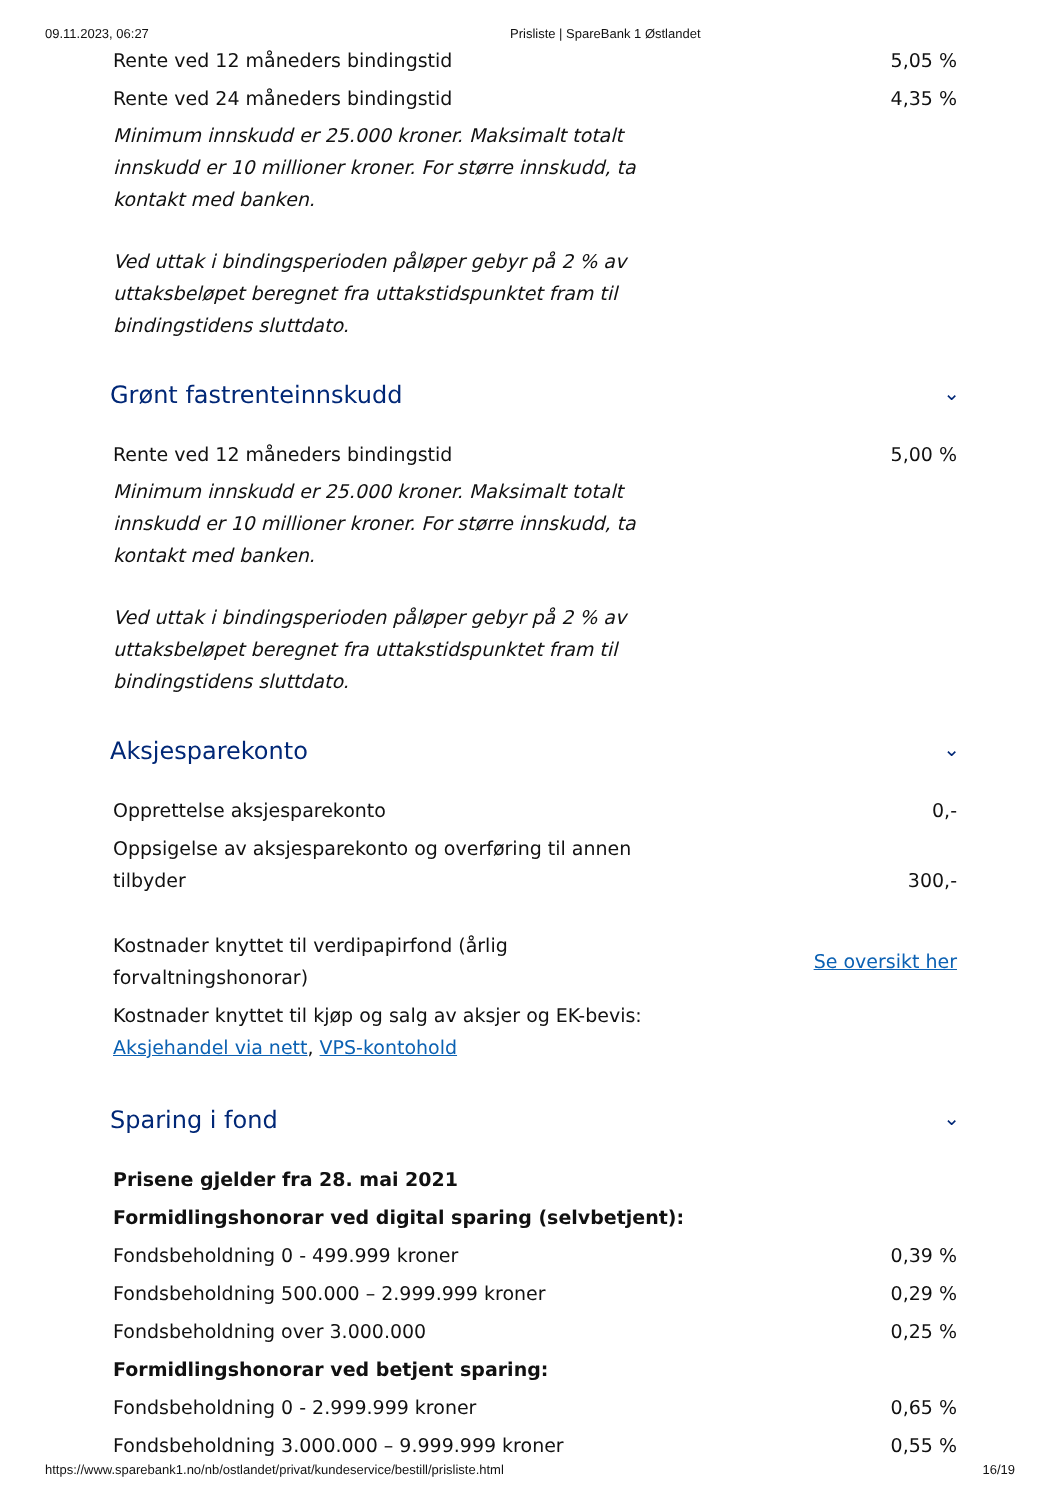09.11.2023, 06:27 Prisliste | SpareBank 1 Østlandet
| Rente ved 12 måneders bindingstid | 5,05 % |
| Rente ved 24 måneders bindingstid | 4,35 % |
Minimum innskudd er 25.000 kroner. Maksimalt totalt innskudd er 10 millioner kroner. For større innskudd, ta kontakt med banken.
Ved uttak i bindingsperioden påløper gebyr på 2 % av uttaksbeløpet beregnet fra uttakstidspunktet fram til bindingstidens sluttdato.
Grønt fastrenteinnskudd ⌄
| Rente ved 12 måneders bindingstid | 5,00 % |
Minimum innskudd er 25.000 kroner. Maksimalt totalt innskudd er 10 millioner kroner. For større innskudd, ta kontakt med banken.
Ved uttak i bindingsperioden påløper gebyr på 2 % av uttaksbeløpet beregnet fra uttakstidspunktet fram til bindingstidens sluttdato.
Aksjesparekonto ⌄
| Opprettelse aksjesparekonto | 0,- |
| Oppsigelse av aksjesparekonto og overføring til annen tilbyder | 300,- |
| Kostnader knyttet til verdipapirfond (årlig forvaltningshonorar) | Se oversikt her |
| Kostnader knyttet til kjøp og salg av aksjer og EK-bevis: Aksjehandel via nett , VPS-kontohold | |
Sparing i fond ⌄
| Prisene gjelder fra 28. mai 2021 | |
| Formidlingshonorar ved digital sparing (selvbetjent): | |
| Fondsbeholdning 0 - 499.999 kroner | 0,39 % |
| Fondsbeholdning 500.000 – 2.999.999 kroner | 0,29 % |
| Fondsbeholdning over 3.000.000 | 0,25 % |
| Formidlingshonorar ved betjent sparing: | |
| Fondsbeholdning 0 - 2.999.999 kroner | 0,65 % |
| Fondsbeholdning 3.000.000 – 9.999.999 kroner | 0,55 % |
https://www.sparebank1.no/nb/ostlandet/privat/kundeservice/bestill/prisliste.html 16/19